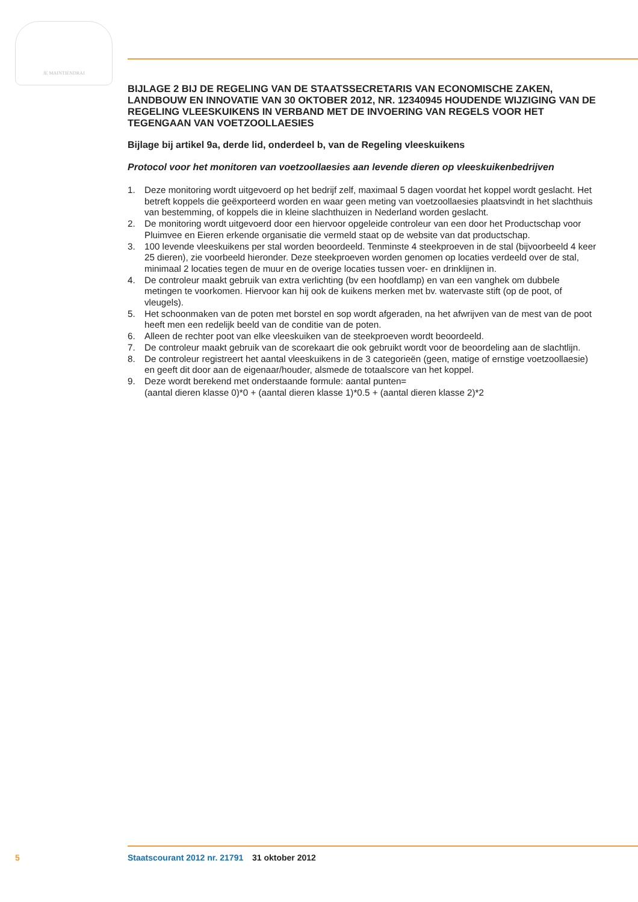JE MAINTIENDRAI
BIJLAGE 2 BIJ DE REGELING VAN DE STAATSSECRETARIS VAN ECONOMISCHE ZAKEN, LANDBOUW EN INNOVATIE VAN 30 OKTOBER 2012, NR. 12340945 HOUDENDE WIJZIGING VAN DE REGELING VLEESKUIKENS IN VERBAND MET DE INVOERING VAN REGELS VOOR HET TEGENGAAN VAN VOETZOOLLAESIES
Bijlage bij artikel 9a, derde lid, onderdeel b, van de Regeling vleeskuikens
Protocol voor het monitoren van voetzoollaesies aan levende dieren op vleeskuikenbedrijven
1. Deze monitoring wordt uitgevoerd op het bedrijf zelf, maximaal 5 dagen voordat het koppel wordt geslacht. Het betreft koppels die geëxporteerd worden en waar geen meting van voetzoollaesies plaatsvindt in het slachthuis van bestemming, of koppels die in kleine slachthuizen in Nederland worden geslacht.
2. De monitoring wordt uitgevoerd door een hiervoor opgeleide controleur van een door het Productschap voor Pluimvee en Eieren erkende organisatie die vermeld staat op de website van dat productschap.
3. 100 levende vleeskuikens per stal worden beoordeeld. Tenminste 4 steekproeven in de stal (bijvoorbeeld 4 keer 25 dieren), zie voorbeeld hieronder. Deze steekproeven worden genomen op locaties verdeeld over de stal, minimaal 2 locaties tegen de muur en de overige locaties tussen voer- en drinklijnen in.
4. De controleur maakt gebruik van extra verlichting (bv een hoofdlamp) en van een vanghek om dubbele metingen te voorkomen. Hiervoor kan hij ook de kuikens merken met bv. watervaste stift (op de poot, of vleugels).
5. Het schoonmaken van de poten met borstel en sop wordt afgeraden, na het afwrijven van de mest van de poot heeft men een redelijk beeld van de conditie van de poten.
6. Alleen de rechter poot van elke vleeskuiken van de steekproeven wordt beoordeeld.
7. De controleur maakt gebruik van de scorekaart die ook gebruikt wordt voor de beoordeling aan de slachtlijn.
8. De controleur registreert het aantal vleeskuikens in de 3 categorieën (geen, matige of ernstige voetzoollaesie) en geeft dit door aan de eigenaar/houder, alsmede de totaalscore van het koppel.
9. Deze wordt berekend met onderstaande formule: aantal punten=
(aantal dieren klasse 0)*0 + (aantal dieren klasse 1)*0.5 + (aantal dieren klasse 2)*2
5 Staatscourant 2012 nr. 21791 31 oktober 2012